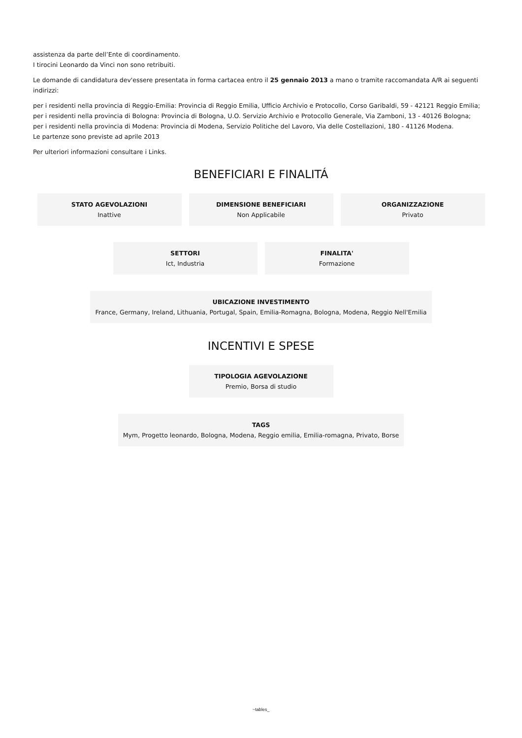assistenza da parte dell’Ente di coordinamento.
I tirocini Leonardo da Vinci non sono retribuiti.
Le domande di candidatura dev'essere presentata in forma cartacea entro il 25 gennaio 2013 a mano o tramite raccomandata A/R ai seguenti indirizzi:
per i residenti nella provincia di Reggio-Emilia: Provincia di Reggio Emilia, Ufficio Archivio e Protocollo, Corso Garibaldi, 59 - 42121 Reggio Emilia;
per i residenti nella provincia di Bologna: Provincia di Bologna, U.O. Servizio Archivio e Protocollo Generale, Via Zamboni, 13 - 40126 Bologna;
per i residenti nella provincia di Modena: Provincia di Modena, Servizio Politiche del Lavoro, Via delle Costellazioni, 180 - 41126 Modena.
Le partenze sono previste ad aprile 2013
Per ulteriori informazioni consultare i Links.
BENEFICIARI E FINALITÁ
STATO AGEVOLAZIONI
Inattive
DIMENSIONE BENEFICIARI
Non Applicabile
ORGANIZZAZIONE
Privato
SETTORI
Ict, Industria
FINALITA'
Formazione
UBICAZIONE INVESTIMENTO
France, Germany, Ireland, Lithuania, Portugal, Spain, Emilia-Romagna, Bologna, Modena, Reggio Nell'Emilia
INCENTIVI E SPESE
TIPOLOGIA AGEVOLAZIONE
Premio, Borsa di studio
TAGS
Mym, Progetto leonardo, Bologna, Modena, Reggio emilia, Emilia-romagna, Privato, Borse
~tables_